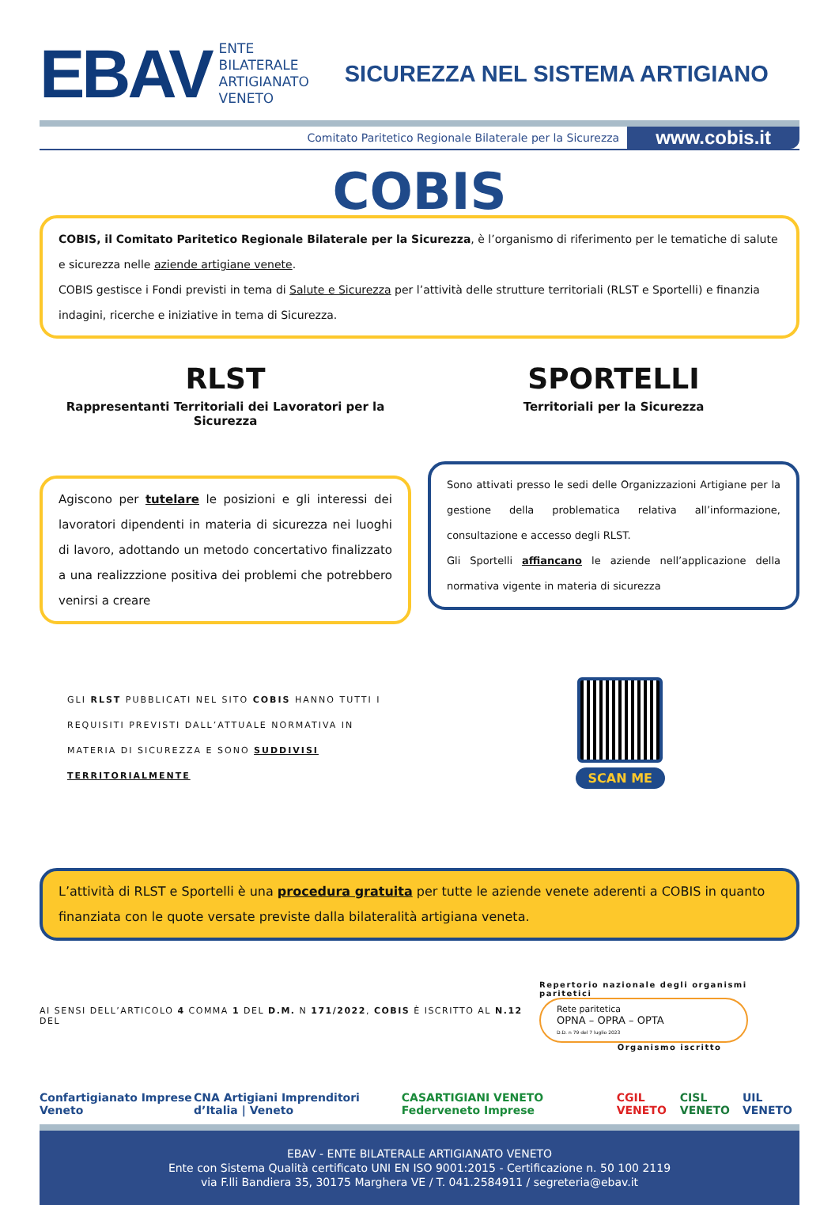EBAV
ENTE
BILATERALE
ARTIGIANATO
VENETO
SICUREZZA NEL SISTEMA ARTIGIANO
Comitato Paritetico Regionale Bilaterale per la Sicurezza
www.cobis.it
COBIS
COBIS, il Comitato Paritetico Regionale Bilaterale per la Sicurezza, è l’organismo di riferimento per le tematiche di salute e sicurezza nelle aziende artigiane venete.
COBIS gestisce i Fondi previsti in tema di Salute e Sicurezza per l’attività delle strutture territoriali (RLST e Sportelli) e finanzia indagini, ricerche e iniziative in tema di Sicurezza.
RLST
Rappresentanti Territoriali dei Lavoratori per la Sicurezza
Agiscono per tutelare le posizioni e gli interessi dei lavoratori dipendenti in materia di sicurezza nei luoghi di lavoro, adottando un metodo concertativo finalizzato a una realizzzione positiva dei problemi che potrebbero venirsi a creare
SPORTELLI
Territoriali per la Sicurezza
Sono attivati presso le sedi delle Organizzazioni Artigiane per la gestione della problematica relativa all’informazione, consultazione e accesso degli RLST.
Gli Sportelli affiancano le aziende nell’applicazione della normativa vigente in materia di sicurezza
GLI RLST PUBBLICATI NEL SITO COBIS HANNO TUTTI I REQUISITI PREVISTI DALL’ATTUALE NORMATIVA IN MATERIA DI SICUREZZA E SONO SUDDIVISI TERRITORIALMENTE
SCAN ME
L’attività di RLST e Sportelli è una procedura gratuita per tutte le aziende venete aderenti a COBIS in quanto finanziata con le quote versate previste dalla bilateralità artigiana veneta.
AI SENSI DELL’ARTICOLO 4 COMMA 1 DEL D.M. N 171/2022, COBIS È ISCRITTO AL N.12 DEL
Repertorio nazionale degli organismi paritetici
Rete paritetica
OPNA – OPRA – OPTA
D.D. n 79 del 7 luglio 2023
Organismo iscritto
Confartigianato Imprese Veneto CNA Artigiani Imprenditori d’Italia | Veneto CASARTIGIANI VENETO Federveneto Imprese CGIL VENETO CISL VENETO UIL VENETO
EBAV - ENTE BILATERALE ARTIGIANATO VENETO
Ente con Sistema Qualità certificato UNI EN ISO 9001:2015 - Certificazione n. 50 100 2119
via F.lli Bandiera 35, 30175 Marghera VE / T. 041.2584911 / segreteria@ebav.it